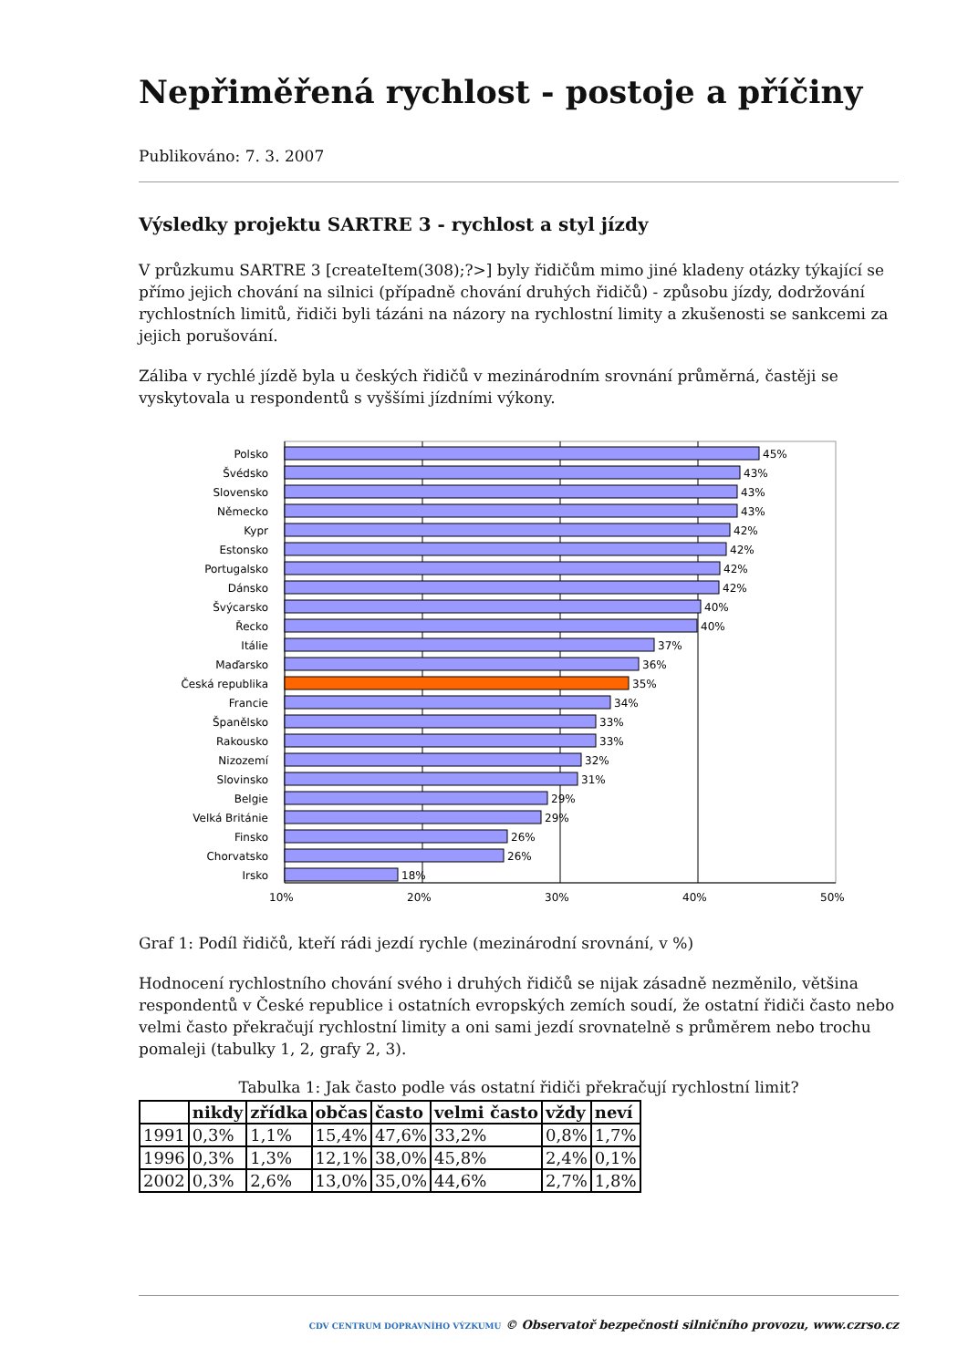Nepřiměřená rychlost - postoje a příčiny
Publikováno: 7. 3. 2007
Výsledky projektu SARTRE 3 - rychlost a styl jízdy
V průzkumu SARTRE 3 [createItem(308);?>] byly řidičům mimo jiné kladeny otázky týkající se přímo jejich chování na silnici (případně chování druhých řidičů) - způsobu jízdy, dodržování rychlostních limitů, řidiči byli tázáni na názory na rychlostní limity a zkušenosti se sankcemi za jejich porušování.
Záliba v rychlé jízdě byla u českých řidičů v mezinárodním srovnání průměrná, častěji se vyskytovala u respondentů s vyššími jízdními výkony.
10%
20%
30%
40%
50%
Polsko
Švédsko
Slovensko
Německo
Kypr
Estonsko
Portugalsko
Dánsko
Švýcarsko
Řecko
Itálie
Maďarsko
Česká republika
Francie
Španělsko
Rakousko
Nizozemí
Slovinsko
Belgie
Velká Británie
Finsko
Chorvatsko
Irsko
45%
43%
43%
43%
42%
42%
42%
42%
40%
40%
37%
36%
35%
34%
33%
33%
32%
31%
29%
29%
26%
26%
18%
Graf 1: Podíl řidičů, kteří rádi jezdí rychle (mezinárodní srovnání, v %)
Hodnocení rychlostního chování svého i druhých řidičů se nijak zásadně nezměnilo, většina respondentů v České republice i ostatních evropských zemích soudí, že ostatní řidiči často nebo velmi často překračují rychlostní limity a oni sami jezdí srovnatelně s průměrem nebo trochu pomaleji (tabulky 1, 2, grafy 2, 3).
Tabulka 1: Jak často podle vás ostatní řidiči překračují rychlostní limit?
| | nikdy | zřídka | občas | často | velmi často | vždy | neví |
| --- | --- | --- | --- | --- | --- | --- | --- |
| 1991 | 0,3% | 1,1% | 15,4% | 47,6% | 33,2% | 0,8% | 1,7% |
| 1996 | 0,3% | 1,3% | 12,1% | 38,0% | 45,8% | 2,4% | 0,1% |
| 2002 | 0,3% | 2,6% | 13,0% | 35,0% | 44,6% | 2,7% | 1,8% |
CDV CENTRUM DOPRAVNÍHO VÝZKUMU © Observatoř bezpečnosti silničního provozu, www.czrso.cz